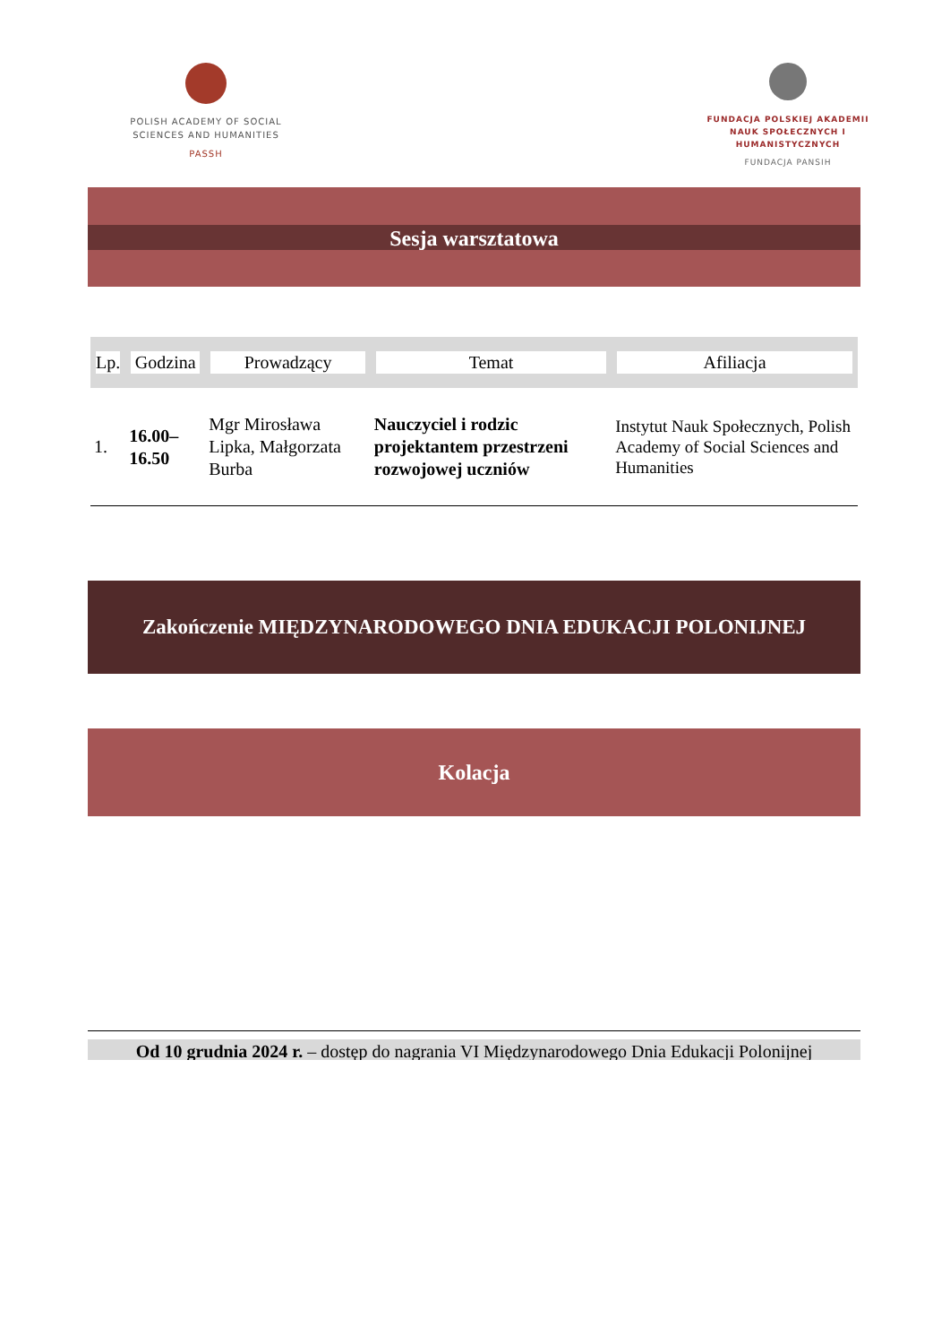POLISH ACADEMY OF SOCIAL SCIENCES AND HUMANITIES
PASSH
FUNDACJA POLSKIEJ AKADEMII NAUK SPOŁECZNYCH I HUMANISTYCZNYCH
FUNDACJA PANSIH
Sesja warsztatowa
| Lp. | Godzina | Prowadzący | Temat | Afiliacja |
| --- | --- | --- | --- | --- |
| 1. | 16.00–16.50 | Mgr Mirosława Lipka, Małgorzata Burba | Nauczyciel i rodzic projektantem przestrzeni rozwojowej uczniów | Instytut Nauk Społecznych, Polish Academy of Social Sciences and Humanities |
Zakończenie MIĘDZYNARODOWEGO DNIA EDUKACJI POLONIJNEJ
Kolacja
Od 10 grudnia 2024 r. – dostęp do nagrania VI Międzynarodowego Dnia Edukacji Polonijnej